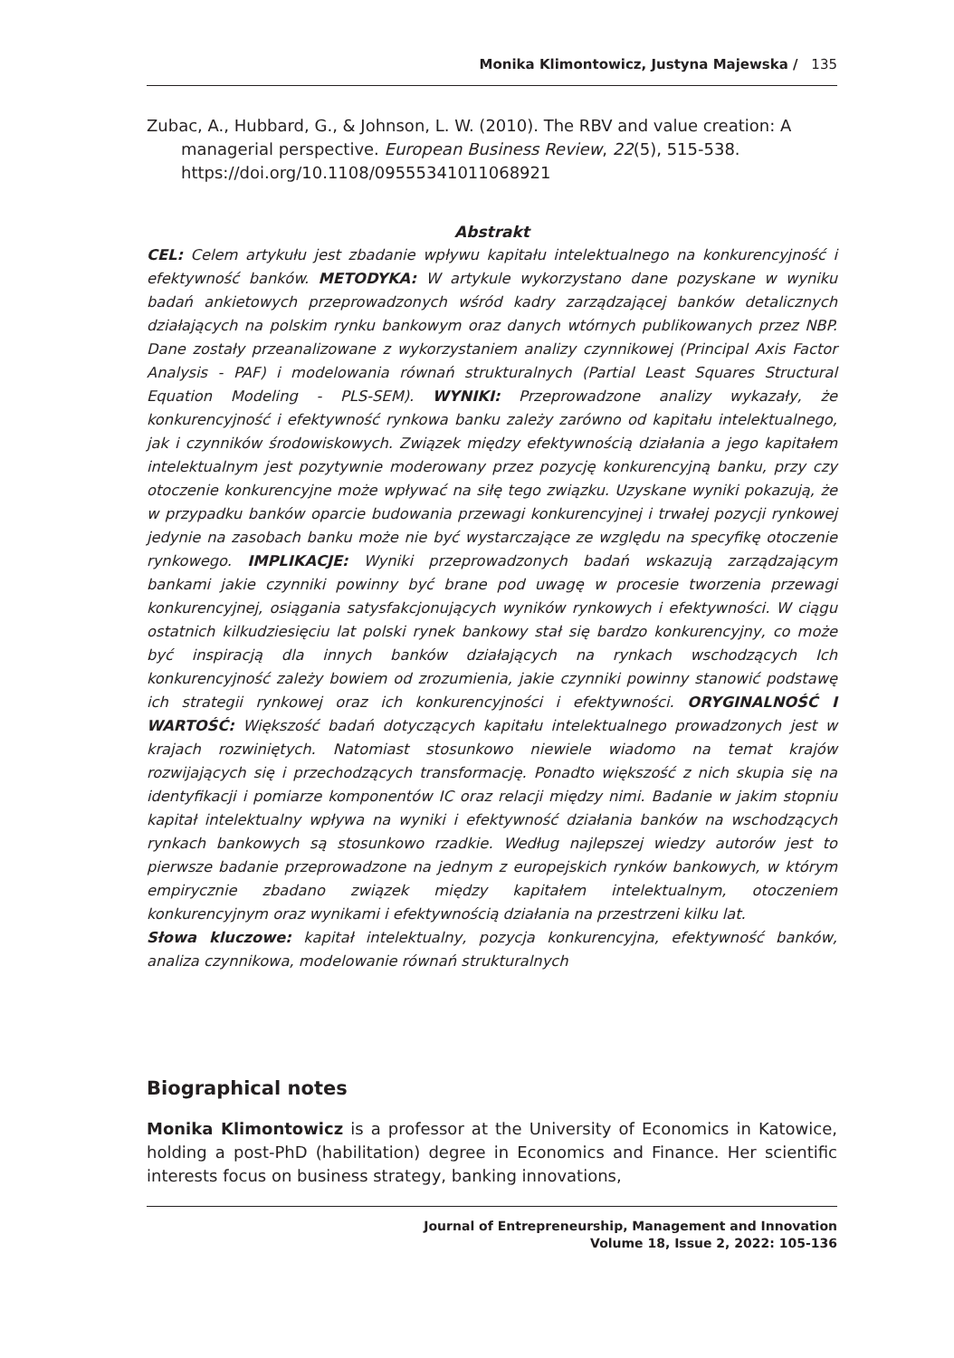Monika Klimontowicz, Justyna Majewska / 135
Zubac, A., Hubbard, G., & Johnson, L. W. (2010). The RBV and value creation: A managerial perspective. European Business Review, 22(5), 515-538. https://doi.org/10.1108/09555341011068921
Abstrakt
CEL: Celem artykułu jest zbadanie wpływu kapitału intelektualnego na konkurencyjność i efektywność banków. METODYKA: W artykule wykorzystano dane pozyskane w wyniku badań ankietowych przeprowadzonych wśród kadry zarządzającej banków detalicznych działających na polskim rynku bankowym oraz danych wtórnych publikowanych przez NBP. Dane zostały przeanalizowane z wykorzystaniem analizy czynnikowej (Principal Axis Factor Analysis - PAF) i modelowania równań strukturalnych (Partial Least Squares Structural Equation Modeling - PLS-SEM). WYNIKI: Przeprowadzone analizy wykazały, że konkurencyjność i efektywność rynkowa banku zależy zarówno od kapitału intelektualnego, jak i czynników środowiskowych. Związek między efektywnością działania a jego kapitałem intelektualnym jest pozytywnie moderowany przez pozycję konkurencyjną banku, przy czy otoczenie konkurencyjne może wpływać na siłę tego związku. Uzyskane wyniki pokazują, że w przypadku banków oparcie budowania przewagi konkurencyjnej i trwałej pozycji rynkowej jedynie na zasobach banku może nie być wystarczające ze względu na specyfikę otoczenie rynkowego. IMPLIKACJE: Wyniki przeprowadzonych badań wskazują zarządzającym bankami jakie czynniki powinny być brane pod uwagę w procesie tworzenia przewagi konkurencyjnej, osiągania satysfakcjonujących wyników rynkowych i efektywności. W ciągu ostatnich kilkudziesięciu lat polski rynek bankowy stał się bardzo konkurencyjny, co może być inspiracją dla innych banków działających na rynkach wschodzących Ich konkurencyjność zależy bowiem od zrozumienia, jakie czynniki powinny stanowić podstawę ich strategii rynkowej oraz ich konkurencyjności i efektywności. ORYGINALNOŚĆ I WARTOŚĆ: Większość badań dotyczących kapitału intelektualnego prowadzonych jest w krajach rozwiniętych. Natomiast stosunkowo niewiele wiadomo na temat krajów rozwijających się i przechodzących transformację. Ponadto większość z nich skupia się na identyfikacji i pomiarze komponentów IC oraz relacji między nimi. Badanie w jakim stopniu kapitał intelektualny wpływa na wyniki i efektywność działania banków na wschodzących rynkach bankowych są stosunkowo rzadkie. Według najlepszej wiedzy autorów jest to pierwsze badanie przeprowadzone na jednym z europejskich rynków bankowych, w którym empirycznie zbadano związek między kapitałem intelektualnym, otoczeniem konkurencyjnym oraz wynikami i efektywnością działania na przestrzeni kilku lat.
Słowa kluczowe: kapitał intelektualny, pozycja konkurencyjna, efektywność banków, analiza czynnikowa, modelowanie równań strukturalnych
Biographical notes
Monika Klimontowicz is a professor at the University of Economics in Katowice, holding a post-PhD (habilitation) degree in Economics and Finance. Her scientific interests focus on business strategy, banking innovations,
Journal of Entrepreneurship, Management and Innovation
Volume 18, Issue 2, 2022: 105-136